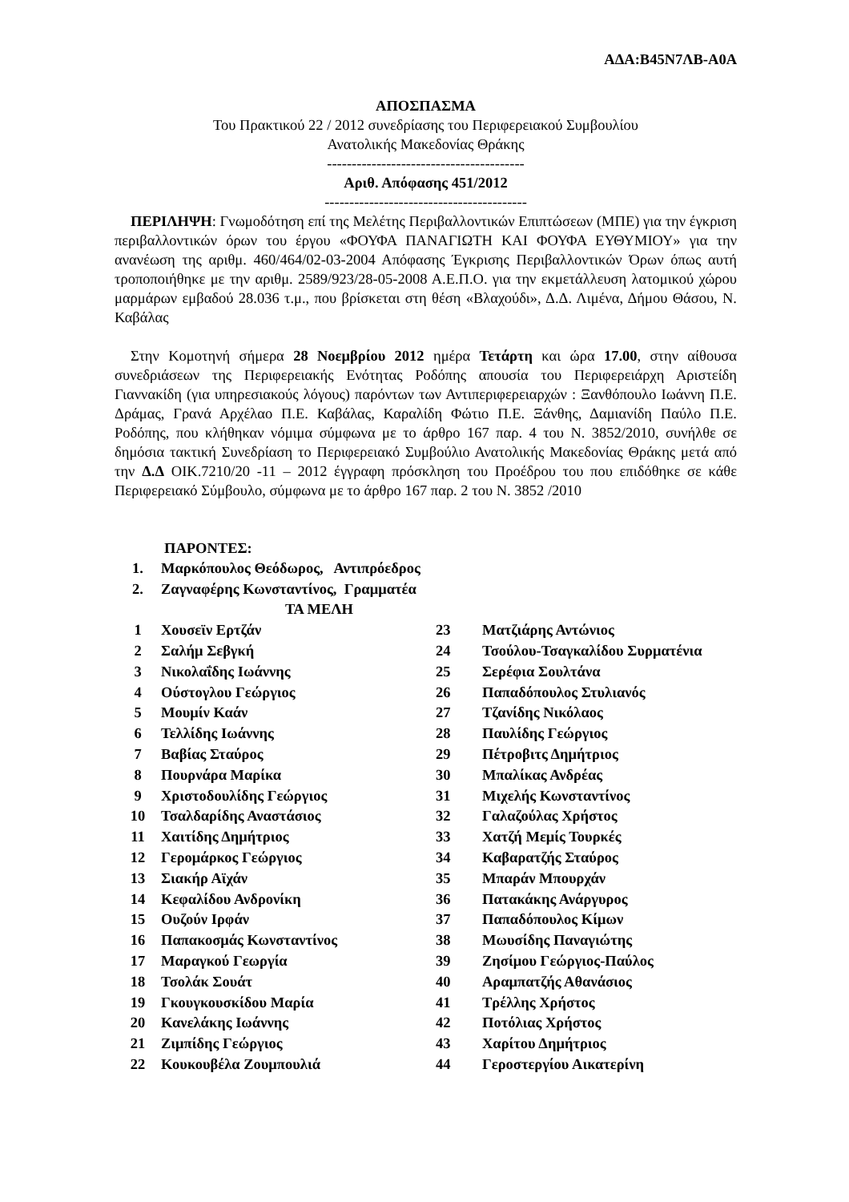ΑΔΑ:Β45Ν7ΛΒ-Α0Α
ΑΠΟΣΠΑΣΜΑ
Του Πρακτικού 22 / 2012 συνεδρίασης του Περιφερειακού Συμβουλίου
Ανατολικής Μακεδονίας Θράκης
----------------------------------------
Αριθ. Απόφασης 451/2012
-----------------------------------------
ΠΕΡΙΛΗΨΗ: Γνωμοδότηση επί της Μελέτης Περιβαλλοντικών Επιπτώσεων (ΜΠΕ) για την έγκριση περιβαλλοντικών όρων του έργου «ΦΟΥΦΑ ΠΑΝΑΓΙΩΤΗ ΚΑΙ ΦΟΥΦΑ ΕΥΘΥΜΙΟΥ» για την ανανέωση της αριθμ. 460/464/02-03-2004 Απόφασης Έγκρισης Περιβαλλοντικών Όρων όπως αυτή τροποποιήθηκε με την αριθμ. 2589/923/28-05-2008 Α.Ε.Π.Ο. για την εκμετάλλευση λατομικού χώρου μαρμάρων εμβαδού 28.036 τ.μ., που βρίσκεται στη θέση «Βλαχούδι», Δ.Δ. Λιμένα, Δήμου Θάσου, Ν. Καβάλας
Στην Κομοτηνή σήμερα 28 Νοεμβρίου 2012 ημέρα Τετάρτη και ώρα 17.00, στην αίθουσα συνεδριάσεων της Περιφερειακής Ενότητας Ροδόπης απουσία του Περιφερειάρχη Αριστείδη Γιαννακίδη (για υπηρεσιακούς λόγους) παρόντων των Αντιπεριφερειαρχών : Ξανθόπουλο Ιωάννη Π.Ε. Δράμας, Γρανά Αρχέλαο Π.Ε. Καβάλας, Καραλίδη Φώτιο Π.Ε. Ξάνθης, Δαμιανίδη Παύλο Π.Ε. Ροδόπης, που κλήθηκαν νόμιμα σύμφωνα με το άρθρο 167 παρ. 4 του Ν. 3852/2010, συνήλθε σε δημόσια τακτική Συνεδρίαση το Περιφερειακό Συμβούλιο Ανατολικής Μακεδονίας Θράκης μετά από την Δ.Δ ΟΙΚ.7210/20 -11 – 2012 έγγραφη πρόσκληση του Προέδρου του που επιδόθηκε σε κάθε Περιφερειακό Σύμβουλο, σύμφωνα με το άρθρο 167 παρ. 2 του Ν. 3852 /2010
ΠΑΡΟΝΤΕΣ:
| 1. | Μαρκόπουλος Θεόδωρος, Αντιπρόεδρος |
| 2. | Ζαγναφέρης Κωνσταντίνος, Γραμματέα |
| | ΤΑ ΜΕΛΗ |
| 1 | Χουσεϊν Ερτζάν | 23 | Ματζιάρης Αντώνιος |
| 2 | Σαλήμ Σεβγκή | 24 | Τσούλου-Τσαγκαλίδου Συρματένια |
| 3 | Νικολαΐδης Ιωάννης | 25 | Σερέφια Σουλτάνα |
| 4 | Ούστογλου Γεώργιος | 26 | Παπαδόπουλος Στυλιανός |
| 5 | Μουμίν Καάν | 27 | Τζανίδης Νικόλαος |
| 6 | Τελλίδης Ιωάννης | 28 | Παυλίδης Γεώργιος |
| 7 | Βαβίας Σταύρος | 29 | Πέτροβιτς Δημήτριος |
| 8 | Πουρνάρα Μαρίκα | 30 | Μπαλίκας Ανδρέας |
| 9 | Χριστοδουλίδης Γεώργιος | 31 | Μιχελής Κωνσταντίνος |
| 10 | Τσαλδαρίδης Αναστάσιος | 32 | Γαλαζούλας Χρήστος |
| 11 | Χαιτίδης Δημήτριος | 33 | Χατζή Μεμίς Τουρκές |
| 12 | Γερομάρκος Γεώργιος | 34 | Καβαρατζής Σταύρος |
| 13 | Σιακήρ Αϊχάν | 35 | Μπαράν Μπουρχάν |
| 14 | Κεφαλίδου Ανδρονίκη | 36 | Πατακάκης Ανάργυρος |
| 15 | Ουζούν Ιρφάν | 37 | Παπαδόπουλος Κίμων |
| 16 | Παπακοσμάς Κωνσταντίνος | 38 | Μωυσίδης Παναγιώτης |
| 17 | Μαραγκού Γεωργία | 39 | Ζησίμου Γεώργιος-Παύλος |
| 18 | Τσολάκ Σουάτ | 40 | Αραμπατζής Αθανάσιος |
| 19 | Γκουγκουσκίδου Μαρία | 41 | Τρέλλης Χρήστος |
| 20 | Κανελάκης Ιωάννης | 42 | Ποτόλιας Χρήστος |
| 21 | Ζιμπίδης Γεώργιος | 43 | Χαρίτου Δημήτριος |
| 22 | Κουκουβέλα Ζουμπουλιά | 44 | Γεροστεργίου Αικατερίνη |